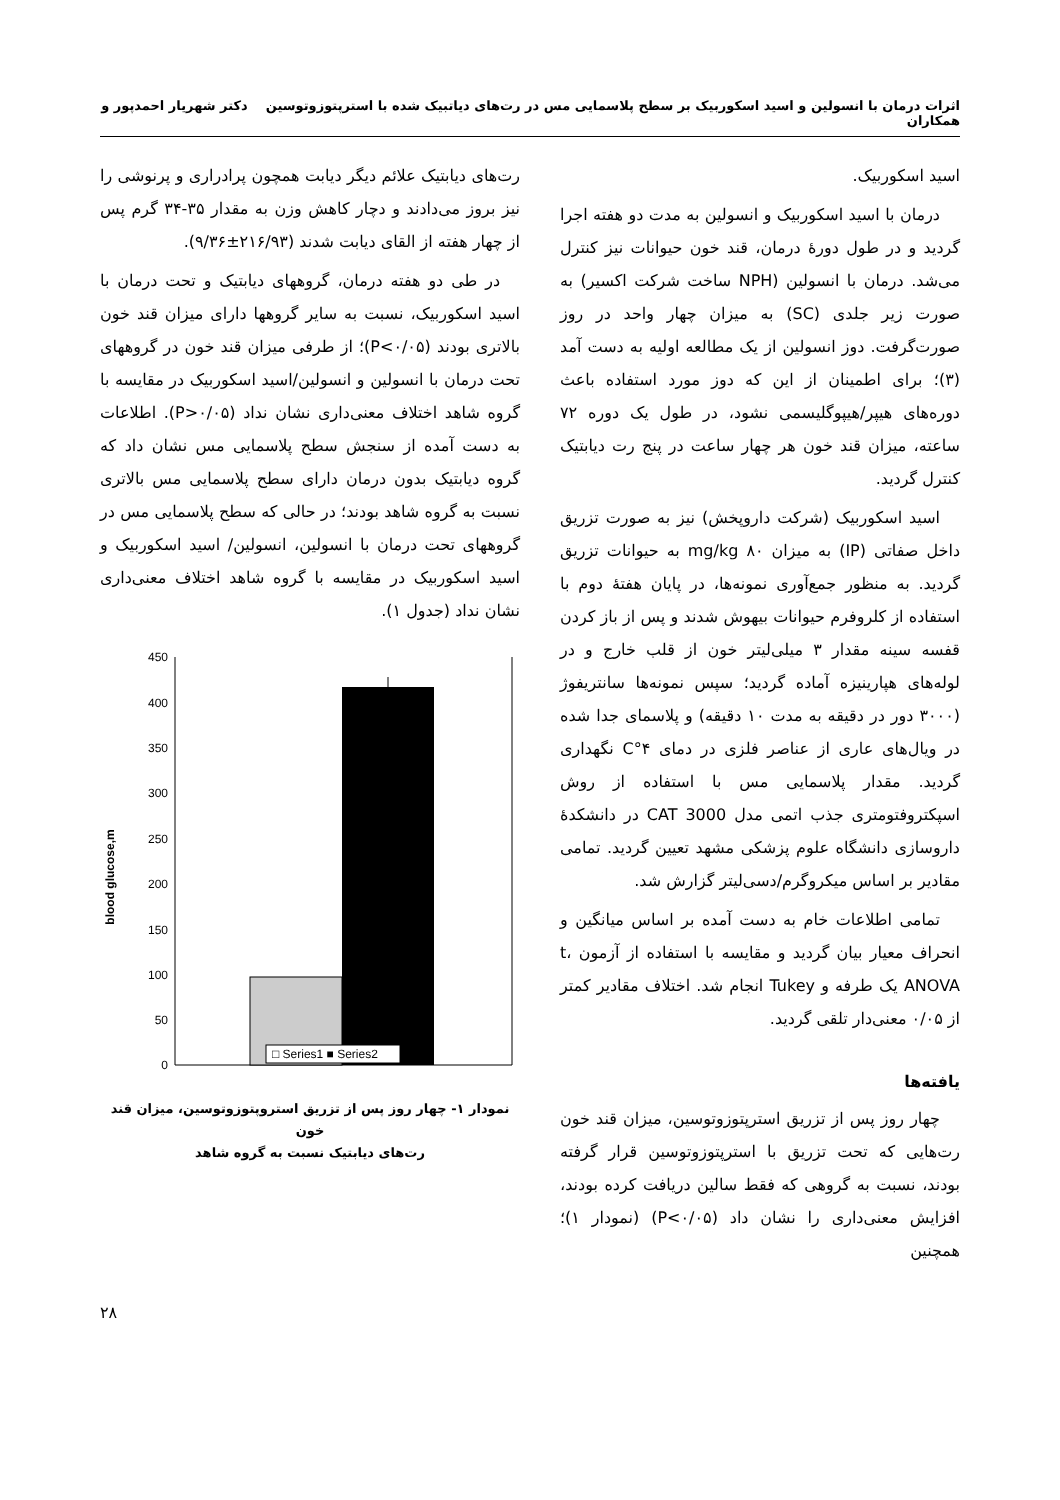اثرات درمان با انسولین و اسید اسکوربیک بر سطح پلاسمایی مس در رت‌های دیاتبیک شده با استرپتوزوتوسین دکتر شهریار احمدپور و همکاران
اسید اسکوربیک.
درمان با اسید اسکوربیک و انسولین به مدت دو هفته اجرا گردید و در طول دورهٔ درمان، قند خون حیوانات نیز کنترل می‌شد. درمان با انسولین (NPH ساخت شرکت اکسیر) به صورت زیر جلدی (SC) به میزان چهار واحد در روز صورت‌گرفت. دوز انسولین از یک مطالعه اولیه به دست آمد (۳)؛ برای اطمینان از این که دوز مورد استفاده باعث دوره‌های هیپر/هیپوگلیسمی نشود، در طول یک دوره ۷۲ ساعته، میزان قند خون هر چهار ساعت در پنج رت دیابتیک کنترل گردید.
اسید اسکوربیک (شرکت داروپخش) نیز به صورت تزریق داخل صفاتی (IP) به میزان ۸۰ mg/kg به حیوانات تزریق گردید. به منظور جمع‌آوری نمونه‌ها، در پایان هفتهٔ دوم با استفاده از کلروفرم حیوانات بیهوش شدند و پس از باز کردن قفسه سینه مقدار ۳ میلی‌لیتر خون از قلب خارج و در لوله‌های هپارینیزه آماده گردید؛ سپس نمونه‌ها سانتریفوژ (۳۰۰۰ دور در دقیقه به مدت ۱۰ دقیقه) و پلاسمای جدا شده در ویال‌های عاری از عناصر فلزی در دمای ۴°C نگهداری گردید. مقدار پلاسمایی مس با استفاده از روش اسپکتروفتومتری جذب اتمی مدل CAT 3000 در دانشکدهٔ داروسازی دانشگاه علوم پزشکی مشهد تعیین گردید. تمامی مقادیر بر اساس میکروگرم/دسی‌لیتر گزارش شد.
تمامی اطلاعات خام به دست آمده بر اساس میانگین و انحراف معیار بیان گردید و مقایسه با استفاده از آزمون t، ANOVA یک طرفه و Tukey انجام شد. اختلاف مقادیر کمتر از ۰/۰۵ معنی‌دار تلقی گردید.
یافته‌ها
چهار روز پس از تزریق استرپتوزوتوسین، میزان قند خون رت‌هایی که تحت تزریق با استرپتوزوتوسین قرار گرفته بودند، نسبت به گروهی که فقط سالین دریافت کرده بودند، افزایش معنی‌داری را نشان داد (P<۰/۰۵) (نمودار ۱)؛ همچنین
رت‌های دیابتیک علائم دیگر دیابت همچون پرادراری و پرنوشی را نیز بروز می‌دادند و دچار کاهش وزن به مقدار ۳۵-۳۴ گرم پس از چهار هفته از القای دیابت شدند (۲۱۶/۹۳±۹/۳۶).
در طی دو هفته درمان، گروههای دیابتیک و تحت درمان با اسید اسکوربیک، نسبت به سایر گروهها دارای میزان قند خون بالاتری بودند (P<۰/۰۵)؛ از طرفی میزان قند خون در گروههای تحت درمان با انسولین و انسولین/اسید اسکوربیک در مقایسه با گروه شاهد اختلاف معنی‌داری نشان نداد (P>۰/۰۵). اطلاعات به دست آمده از سنجش سطح پلاسمایی مس نشان داد که گروه دیابتیک بدون درمان دارای سطح پلاسمایی مس بالاتری نسبت به گروه شاهد بودند؛ در حالی که سطح پلاسمایی مس در گروههای تحت درمان با انسولین، انسولین/ اسید اسکوربیک و اسید اسکوربیک در مقایسه با گروه شاهد اختلاف معنی‌داری نشان نداد (جدول ۱).
blood glucose,m
450
400
350
300
250
200
150
100
50
0
□ Series1 ■ Series2
نمودار ۱- چهار روز پس از تزریق استروپتوزوتوسین، میزان قند خون
رت‌های دیابتیک نسبت به گروه شاهد
۲۸